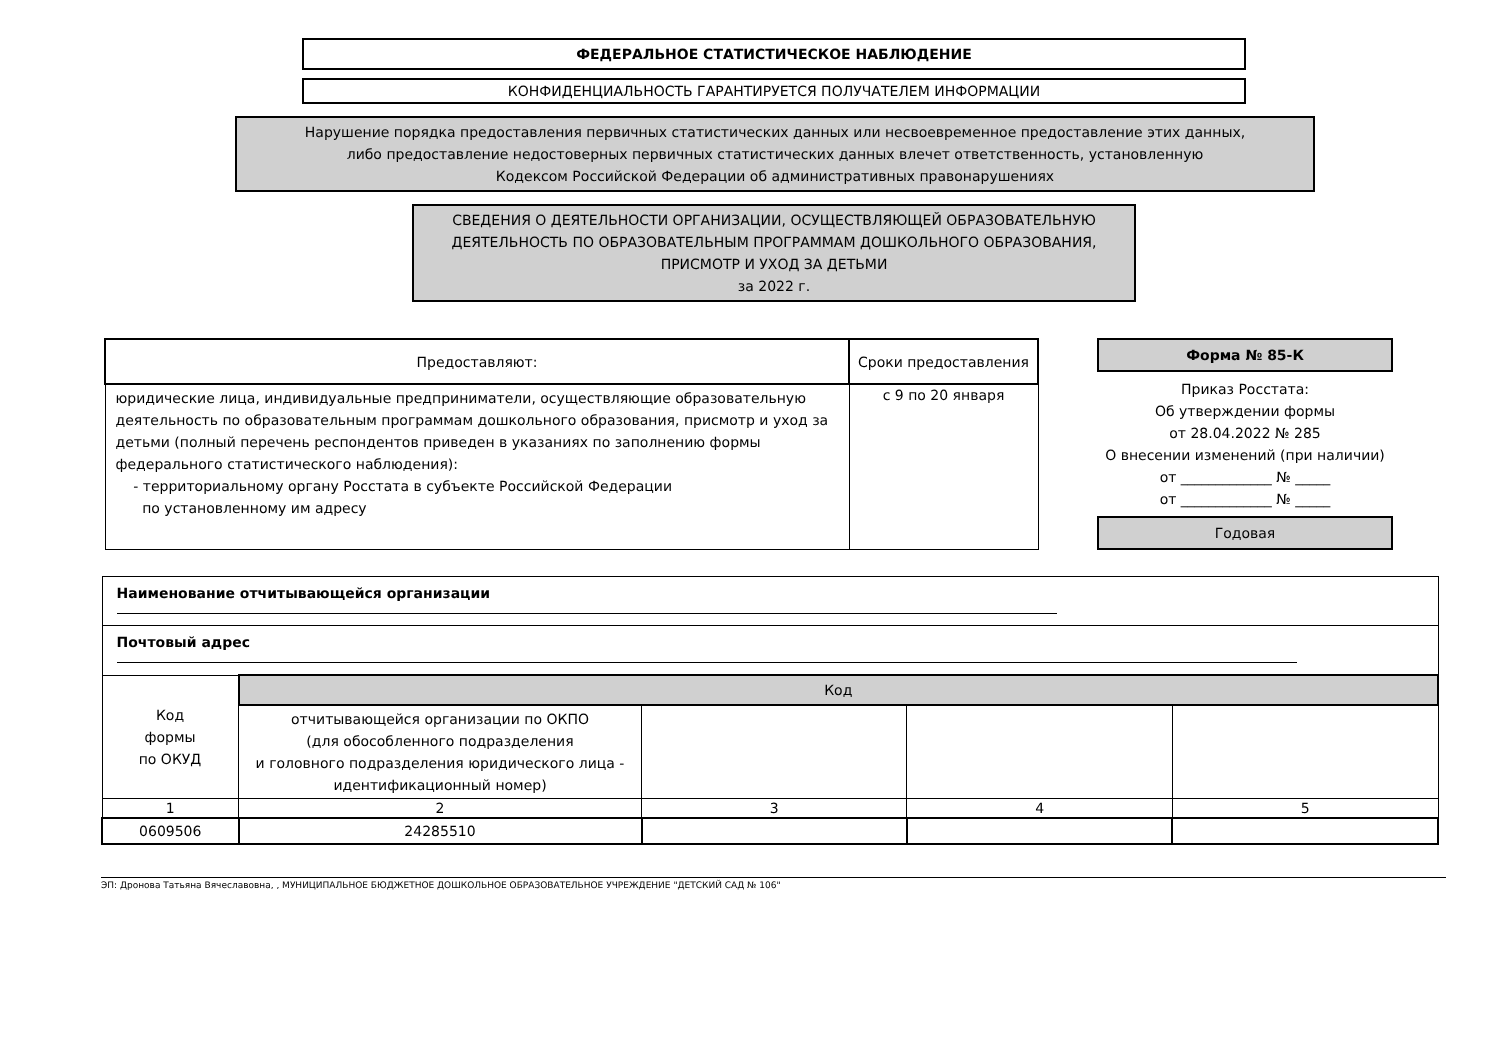ФЕДЕРАЛЬНОЕ СТАТИСТИЧЕСКОЕ НАБЛЮДЕНИЕ
КОНФИДЕНЦИАЛЬНОСТЬ ГАРАНТИРУЕТСЯ ПОЛУЧАТЕЛЕМ ИНФОРМАЦИИ
Нарушение порядка предоставления первичных статистических данных или несвоевременное предоставление этих данных,
либо предоставление недостоверных первичных статистических данных влечет ответственность, установленную
Кодексом Российской Федерации об административных правонарушениях
СВЕДЕНИЯ О ДЕЯТЕЛЬНОСТИ ОРГАНИЗАЦИИ, ОСУЩЕСТВЛЯЮЩЕЙ ОБРАЗОВАТЕЛЬНУЮ
ДЕЯТЕЛЬНОСТЬ ПО ОБРАЗОВАТЕЛЬНЫМ ПРОГРАММАМ ДОШКОЛЬНОГО ОБРАЗОВАНИЯ,
ПРИСМОТР И УХОД ЗА ДЕТЬМИ
за 2022 г.
| Предоставляют: | Сроки предоставления |
| --- | --- |
| юридические лица, индивидуальные предприниматели, осуществляющие образовательную деятельность по образовательным программам дошкольного образования, присмотр и уход за детьми (полный перечень респондентов приведен в указаниях по заполнению формы федерального статистического наблюдения): - территориальному органу Росстата в субъекте Российской Федерации по установленному им адресу | с 9 по 20 января |
Форма № 85-К
Приказ Росстата:
Об утверждении формы
от 28.04.2022 № 285
О внесении изменений (при наличии)
от _____________ № _____
от _____________ № _____
Годовая
| Наименование отчитывающейся организации | | | | |
| Почтовый адрес | | | | |
| Код формы по ОКУД | Код | | | |
| | отчитывающейся организации по ОКПО (для обособленного подразделения и головного подразделения юридического лица - идентификационный номер) | | | |
| 1 | 2 | 3 | 4 | 5 |
| 0609506 | 24285510 | | | |
ЭП: Дронова Татьяна Вячеславовна, , МУНИЦИПАЛЬНОЕ БЮДЖЕТНОЕ ДОШКОЛЬНОЕ ОБРАЗОВАТЕЛЬНОЕ УЧРЕЖДЕНИЕ "ДЕТСКИЙ САД № 106"